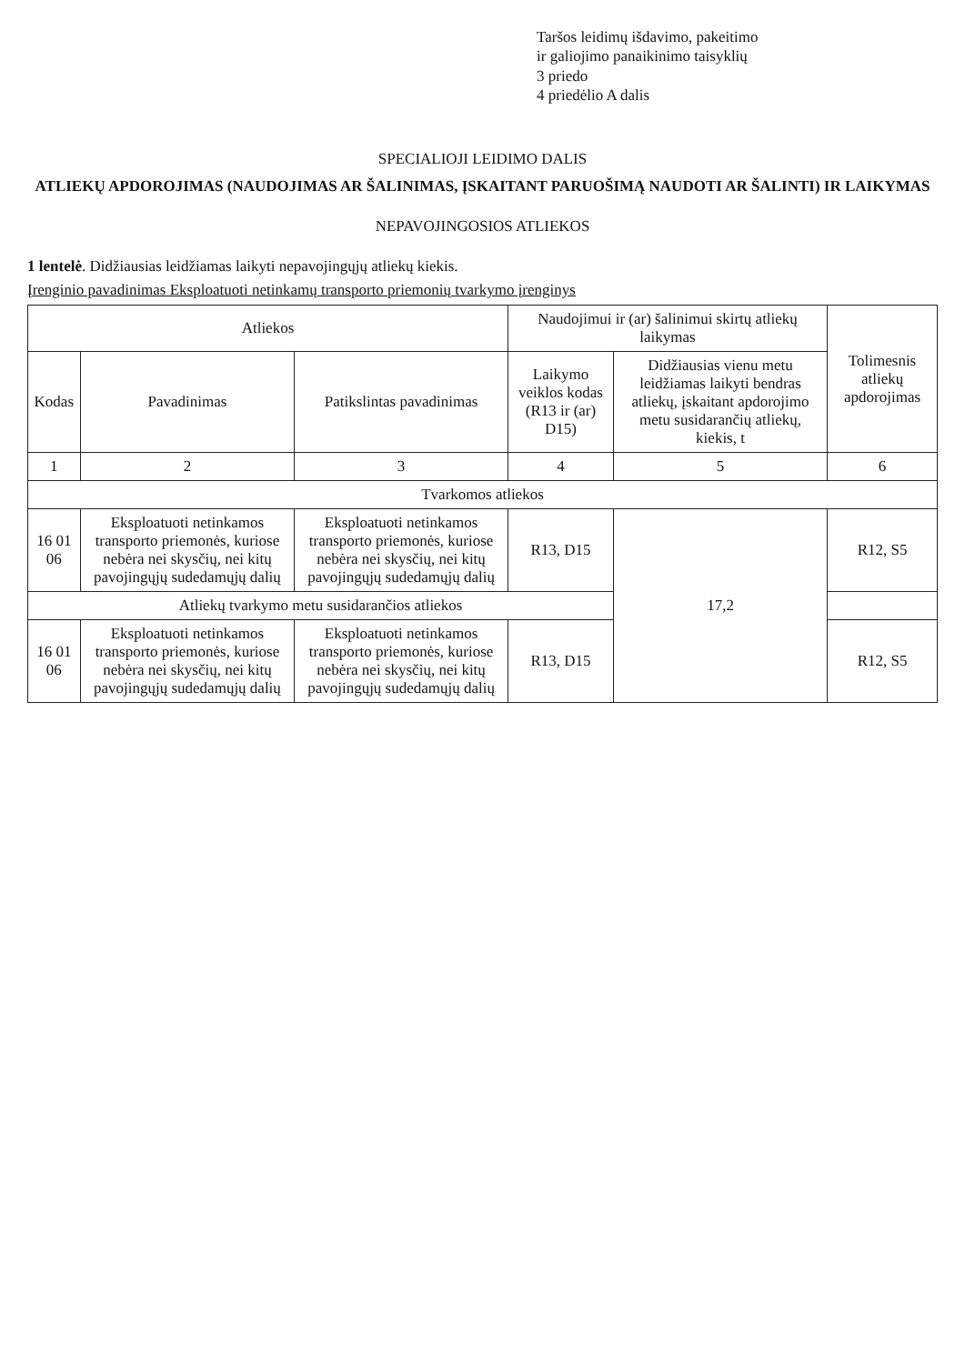Taršos leidimų išdavimo, pakeitimo
ir galiojimo panaikinimo taisyklių
3 priedo
4 priedėlio A dalis
SPECIALIOJI LEIDIMO DALIS
ATLIEKŲ APDOROJIMAS (NAUDOJIMAS AR ŠALINIMAS, ĮSKAITANT PARUOŠIMĄ NAUDOTI AR ŠALINTI) IR LAIKYMAS
NEPAVOJINGOSIOS ATLIEKOS
1 lentelė. Didžiausias leidžiamas laikyti nepavojingųjų atliekų kiekis.
Įrenginio pavadinimas Eksploatuoti netinkamų transporto priemonių tvarkymo įrenginys
| Atliekos | | | Naudojimui ir (ar) šalinimui skirtų atliekų laikymas | | Tolimesnis atliekų apdorojimas |
| --- | --- | --- | --- | --- | --- |
| Kodas | Pavadinimas | Patikslintas pavadinimas | Laikymo veiklos kodas (R13 ir (ar) D15) | Didžiausias vienu metu leidžiamas laikyti bendras atliekų, įskaitant apdorojimo metu susidarančių atliekų, kiekis, t | |
| 1 | 2 | 3 | 4 | 5 | 6 |
| Tvarkomos atliekos | | | | | |
| 16 01 06 | Eksploatuoti netinkamos transporto priemonės, kuriose nebėra nei skysčių, nei kitų pavojingųjų sudedamųjų dalių | Eksploatuoti netinkamos transporto priemonės, kuriose nebėra nei skysčių, nei kitų pavojingųjų sudedamųjų dalių | R13, D15 | 17,2 | R12, S5 |
| Atliekų tvarkymo metu susidarančios atliekos | | | | | |
| 16 01 06 | Eksploatuoti netinkamos transporto priemonės, kuriose nebėra nei skysčių, nei kitų pavojingųjų sudedamųjų dalių | Eksploatuoti netinkamos transporto priemonės, kuriose nebėra nei skysčių, nei kitų pavojingųjų sudedamųjų dalių | R13, D15 | | R12, S5 |